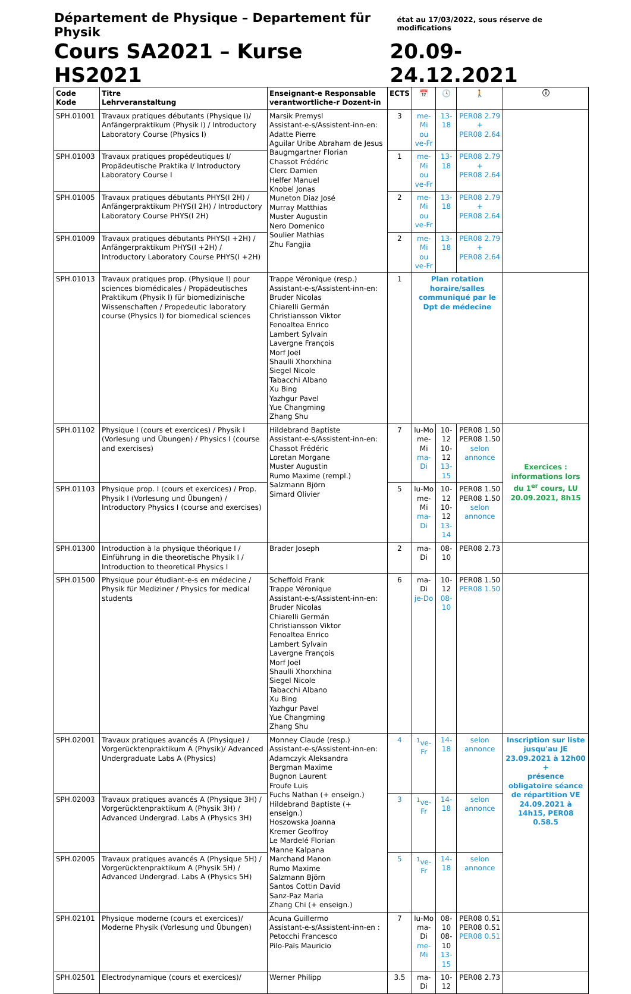Département de Physique – Departement für Physik état au 17/03/2022, sous réserve de modifications
Cours SA2021 – Kurse HS2021 20.09-24.12.2021
| Code Kode | Titre Lehrveranstaltung | Enseignant-e Responsable verantwortliche-r Dozent-in | ECTS | 📅 | 🕓 | 🚶 | ⓘ |
| --- | --- | --- | --- | --- | --- | --- | --- |
| SPH.01001 | Travaux pratiques débutants (Physique I)/ Anfängerpraktikum (Physik I) / Introductory Laboratory Course (Physics I) | Marsik Premysl Assistant-e-s/Assistent-inn-en: Adatte Pierre Aguilar Uribe Abraham de Jesus Baugmgartner Florian Chassot Frédéric Clerc Damien Helfer Manuel Knobel Jonas Muneton Diaz José Murray Matthias Muster Augustin Nero Domenico Soulier Mathias Zhu Fangjia | 3 | me-Mi ou ve-Fr | 13-18 | PER08 2.79 + PER08 2.64 | |
| SPH.01003 | Travaux pratiques propédeutiques I/ Propädeutische Praktika I/ Introductory Laboratory Course I | | 1 | me-Mi ou ve-Fr | 13-18 | PER08 2.79 + PER08 2.64 | |
| SPH.01005 | Travaux pratiques débutants PHYS(I 2H) / Anfängerpraktikum PHYS(I 2H) / Introductory Laboratory Course PHYS(I 2H) | | 2 | me-Mi ou ve-Fr | 13-18 | PER08 2.79 + PER08 2.64 | |
| SPH.01009 | Travaux pratiques débutants PHYS(I +2H) / Anfängerpraktikum PHYS(I +2H) / Introductory Laboratory Course PHYS(I +2H) | | 2 | me-Mi ou ve-Fr | 13-18 | PER08 2.79 + PER08 2.64 | |
| SPH.01013 | Travaux pratiques prop. (Physique I) pour sciences biomédicales / Propädeutisches Praktikum (Physik I) für biomedizinische Wissenschaften / Propedeutic laboratory course (Physics I) for biomedical sciences | Trappe Véronique (resp.) Assistant-e-s/Assistent-inn-en: Bruder Nicolas Chiarelli Germán Christiansson Viktor Fenoaltea Enrico Lambert Sylvain Lavergne François Morf Joël Shaulli Xhorxhina Siegel Nicole Tabacchi Albano Xu Bing Yazhgur Pavel Yue Changming Zhang Shu | 1 | Plan rotation horaire/salles communiqué par le Dpt de médecine | | | |
| SPH.01102 | Physique I (cours et exercices) / Physik I (Vorlesung und Übungen) / Physics I (course and exercises) | Hildebrand Baptiste Assistant-e-s/Assistent-inn-en: Chassot Frédéric Loretan Morgane Muster Augustin Rumo Maxime (rempl.) Salzmann Björn Simard Olivier | 7 | lu-Mo me-Mi ma-Di | 10-12 10-12 13-15 | PER08 1.50 PER08 1.50 selon annonce | Exercices : informations lors du 1<sup>er</sup> cours, LU 20.09.2021, 8h15 |
| SPH.01103 | Physique prop. I (cours et exercices) / Prop. Physik I (Vorlesung und Übungen) / Introductory Physics I (course and exercises) | | 5 | lu-Mo me-Mi ma-Di | 10-12 10-12 13-14 | PER08 1.50 PER08 1.50 selon annonce | |
| SPH.01300 | Introduction à la physique théorique I / Einführung in die theoretische Physik I / Introduction to theoretical Physics I | Brader Joseph | 2 | ma-Di | 08-10 | PER08 2.73 | |
| SPH.01500 | Physique pour étudiant-e-s en médecine / Physik für Mediziner / Physics for medical students | Scheffold Frank Trappe Véronique Assistant-e-s/Assistent-inn-en: Bruder Nicolas Chiarelli Germán Christiansson Viktor Fenoaltea Enrico Lambert Sylvain Lavergne François Morf Joël Shaulli Xhorxhina Siegel Nicole Tabacchi Albano Xu Bing Yazhgur Pavel Yue Changming Zhang Shu | 6 | ma-Di je-Do | 10-12 08-10 | PER08 1.50 PER08 1.50 | |
| SPH.02001 | Travaux pratiques avancés A (Physique) / Vorgerücktenpraktikum A (Physik)/ Advanced Undergraduate Labs A (Physics) | Monney Claude (resp.) Assistant-e-s/Assistent-inn-en: Adamczyk Aleksandra Bergman Maxime Bugnon Laurent Froufe Luis Fuchs Nathan (+ enseign.) Hildebrand Baptiste (+ enseign.) Hoszowska Joanna Kremer Geoffroy Le Mardelé Florian Manne Kalpana Marchand Manon Rumo Maxime Salzmann Björn Santos Cottin David Sanz-Paz Maria Zhang Chi (+ enseign.) | 4 | <sup>1</sup> ve-Fr | 14-18 | selon annonce | Inscription sur liste jusqu'au JE 23.09.2021 à 12h00 + présence obligatoire séance de répartition VE 24.09.2021 à 14h15, PER08 0.58.5 |
| SPH.02003 | Travaux pratiques avancés A (Physique 3H) / Vorgerücktenpraktikum A (Physik 3H) / Advanced Undergrad. Labs A (Physics 3H) | | 3 | <sup>1</sup> ve-Fr | 14-18 | selon annonce | |
| SPH.02005 | Travaux pratiques avancés A (Physique 5H) / Vorgerücktenpraktikum A (Physik 5H) / Advanced Undergrad. Labs A (Physics 5H) | | 5 | <sup>1</sup> ve-Fr | 14-18 | selon annonce | |
| SPH.02101 | Physique moderne (cours et exercices)/ Moderne Physik (Vorlesung und Übungen) | Acuna Guillermo Assistant-e-s/Assistent-inn-en : Petocchi Francesco Pilo-Païs Mauricio | 7 | lu-Mo ma-Di me-Mi | 08-10 08-10 13-15 | PER08 0.51 PER08 0.51 PER08 0.51 | |
| SPH.02501 | Electrodynamique (cours et exercices)/ | Werner Philipp | 3.5 | ma-Di | 10-12 | PER08 2.73 | |